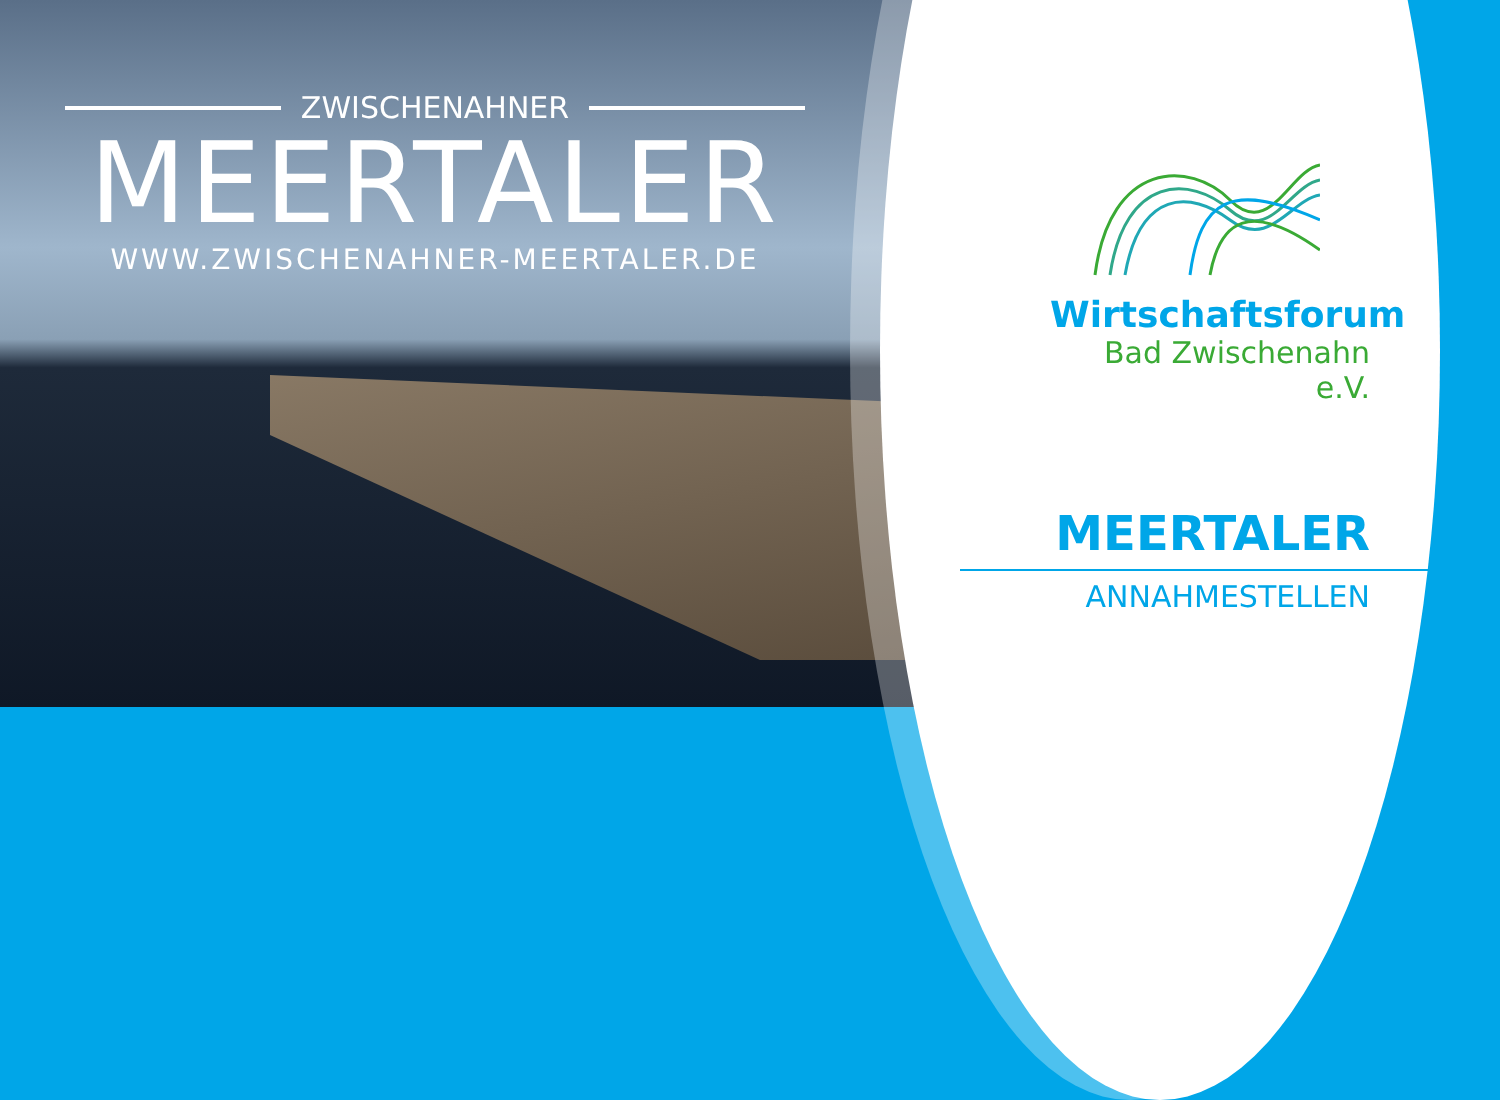ZWISCHENAHNER
MEERTALER
WWW.ZWISCHENAHNER-MEERTALER.DE
Wirtschaftsforum
Bad Zwischenahn e.V.
MEERTALER
ANNAHMESTELLEN